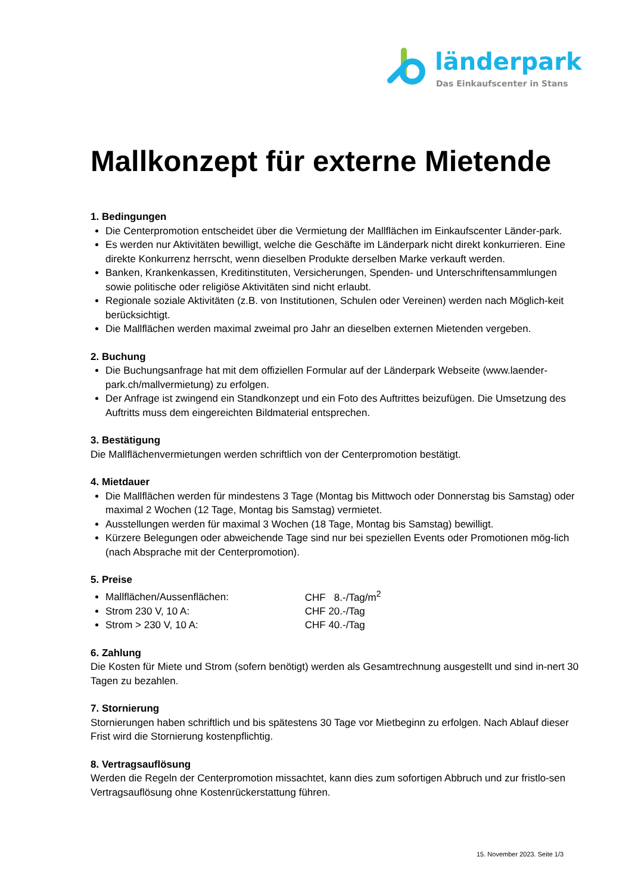länderpark
Das Einkaufscenter in Stans
Mallkonzept für externe Mietende
1. Bedingungen
Die Centerpromotion entscheidet über die Vermietung der Mallflächen im Einkaufscenter Länder-park.
Es werden nur Aktivitäten bewilligt, welche die Geschäfte im Länderpark nicht direkt konkurrieren. Eine direkte Konkurrenz herrscht, wenn dieselben Produkte derselben Marke verkauft werden.
Banken, Krankenkassen, Kreditinstituten, Versicherungen, Spenden- und Unterschriftensammlungen sowie politische oder religiöse Aktivitäten sind nicht erlaubt.
Regionale soziale Aktivitäten (z.B. von Institutionen, Schulen oder Vereinen) werden nach Möglich-keit berücksichtigt.
Die Mallflächen werden maximal zweimal pro Jahr an dieselben externen Mietenden vergeben.
2. Buchung
Die Buchungsanfrage hat mit dem offiziellen Formular auf der Länderpark Webseite (www.laender-park.ch/mallvermietung) zu erfolgen.
Der Anfrage ist zwingend ein Standkonzept und ein Foto des Auftrittes beizufügen. Die Umsetzung des Auftritts muss dem eingereichten Bildmaterial entsprechen.
3. Bestätigung
Die Mallflächenvermietungen werden schriftlich von der Centerpromotion bestätigt.
4. Mietdauer
Die Mallflächen werden für mindestens 3 Tage (Montag bis Mittwoch oder Donnerstag bis Samstag) oder maximal 2 Wochen (12 Tage, Montag bis Samstag) vermietet.
Ausstellungen werden für maximal 3 Wochen (18 Tage, Montag bis Samstag) bewilligt.
Kürzere Belegungen oder abweichende Tage sind nur bei speziellen Events oder Promotionen mög-lich (nach Absprache mit der Centerpromotion).
5. Preise
Mallflächen/Aussenflächen: CHF 8.-/Tag/m<sup>2</sup>
Strom 230 V, 10 A: CHF 20.-/Tag
Strom > 230 V, 10 A: CHF 40.-/Tag
6. Zahlung
Die Kosten für Miete und Strom (sofern benötigt) werden als Gesamtrechnung ausgestellt und sind in-nert 30 Tagen zu bezahlen.
7. Stornierung
Stornierungen haben schriftlich und bis spätestens 30 Tage vor Mietbeginn zu erfolgen. Nach Ablauf dieser Frist wird die Stornierung kostenpflichtig.
8. Vertragsauflösung
Werden die Regeln der Centerpromotion missachtet, kann dies zum sofortigen Abbruch und zur fristlo-sen Vertragsauflösung ohne Kostenrückerstattung führen.
15. November 2023. Seite 1/3